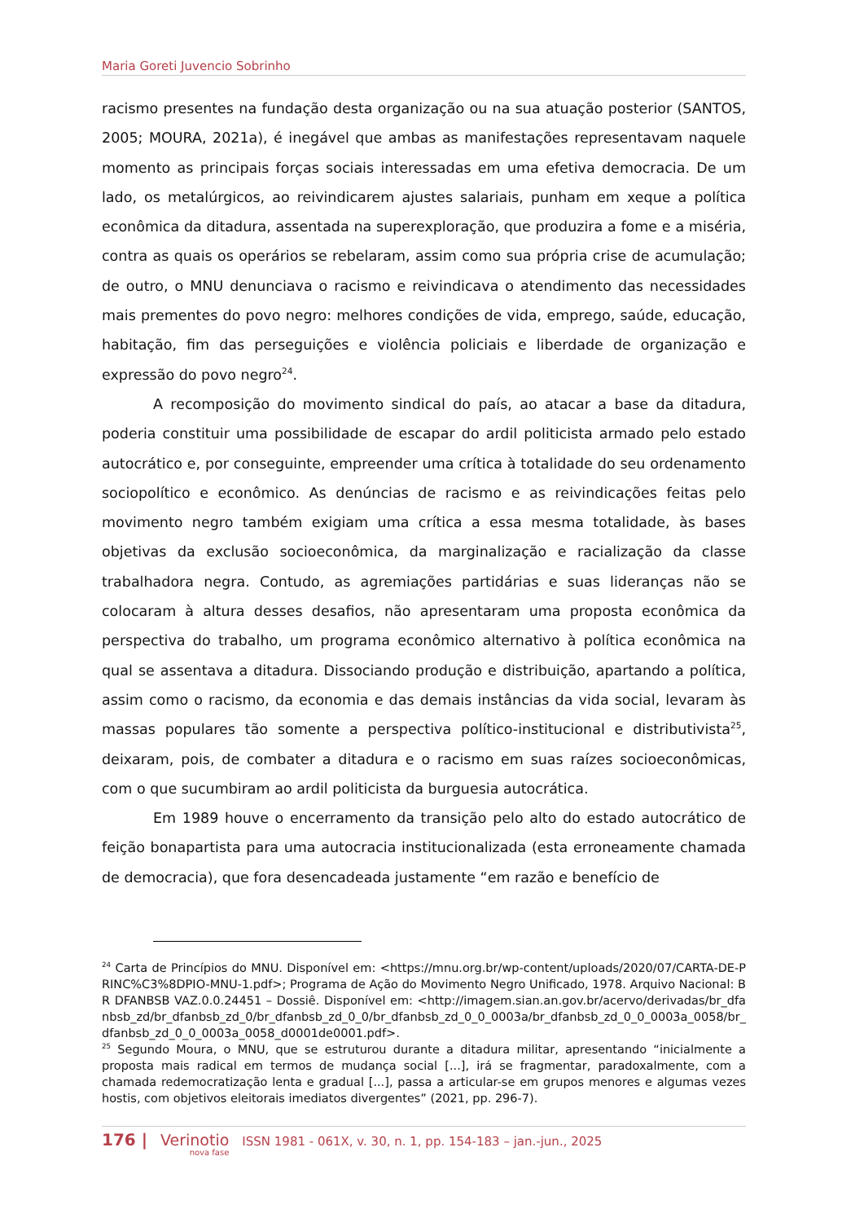Maria Goreti Juvencio Sobrinho
racismo presentes na fundação desta organização ou na sua atuação posterior (SANTOS, 2005; MOURA, 2021a), é inegável que ambas as manifestações representavam naquele momento as principais forças sociais interessadas em uma efetiva democracia. De um lado, os metalúrgicos, ao reivindicarem ajustes salariais, punham em xeque a política econômica da ditadura, assentada na superexploração, que produzira a fome e a miséria, contra as quais os operários se rebelaram, assim como sua própria crise de acumulação; de outro, o MNU denunciava o racismo e reivindicava o atendimento das necessidades mais prementes do povo negro: melhores condições de vida, emprego, saúde, educação, habitação, fim das perseguições e violência policiais e liberdade de organização e expressão do povo negro<sup>24</sup>.
A recomposição do movimento sindical do país, ao atacar a base da ditadura, poderia constituir uma possibilidade de escapar do ardil politicista armado pelo estado autocrático e, por conseguinte, empreender uma crítica à totalidade do seu ordenamento sociopolítico e econômico. As denúncias de racismo e as reivindicações feitas pelo movimento negro também exigiam uma crítica a essa mesma totalidade, às bases objetivas da exclusão socioeconômica, da marginalização e racialização da classe trabalhadora negra. Contudo, as agremiações partidárias e suas lideranças não se colocaram à altura desses desafios, não apresentaram uma proposta econômica da perspectiva do trabalho, um programa econômico alternativo à política econômica na qual se assentava a ditadura. Dissociando produção e distribuição, apartando a política, assim como o racismo, da economia e das demais instâncias da vida social, levaram às massas populares tão somente a perspectiva político-institucional e distributivista<sup>25</sup>, deixaram, pois, de combater a ditadura e o racismo em suas raízes socioeconômicas, com o que sucumbiram ao ardil politicista da burguesia autocrática.
Em 1989 houve o encerramento da transição pelo alto do estado autocrático de feição bonapartista para uma autocracia institucionalizada (esta erroneamente chamada de democracia), que fora desencadeada justamente “em razão e benefício de
<sup>24</sup> Carta de Princípios do MNU. Disponível em: <https://mnu.org.br/wp-content/uploads/2020/07/CARTA-DE-PRINC%C3%8DPIO-MNU-1.pdf>; Programa de Ação do Movimento Negro Unificado, 1978. Arquivo Nacional: BR DFANBSB VAZ.0.0.24451 – Dossiê. Disponível em: <http://imagem.sian.an.gov.br/acervo/derivadas/br_dfanbsb_zd/br_dfanbsb_zd_0/br_dfanbsb_zd_0_0/br_dfanbsb_zd_0_0_0003a/br_dfanbsb_zd_0_0_0003a_0058/br_dfanbsb_zd_0_0_0003a_0058_d0001de0001.pdf>.
<sup>25</sup> Segundo Moura, o MNU, que se estruturou durante a ditadura militar, apresentando “inicialmente a proposta mais radical em termos de mudança social [...], irá se fragmentar, paradoxalmente, com a chamada redemocratização lenta e gradual [...], passa a articular-se em grupos menores e algumas vezes hostis, com objetivos eleitorais imediatos divergentes” (2021, pp. 296-7).
176 | Verinotio
nova fase ISSN 1981 - 061X, v. 30, n. 1, pp. 154-183 – jan.-jun., 2025